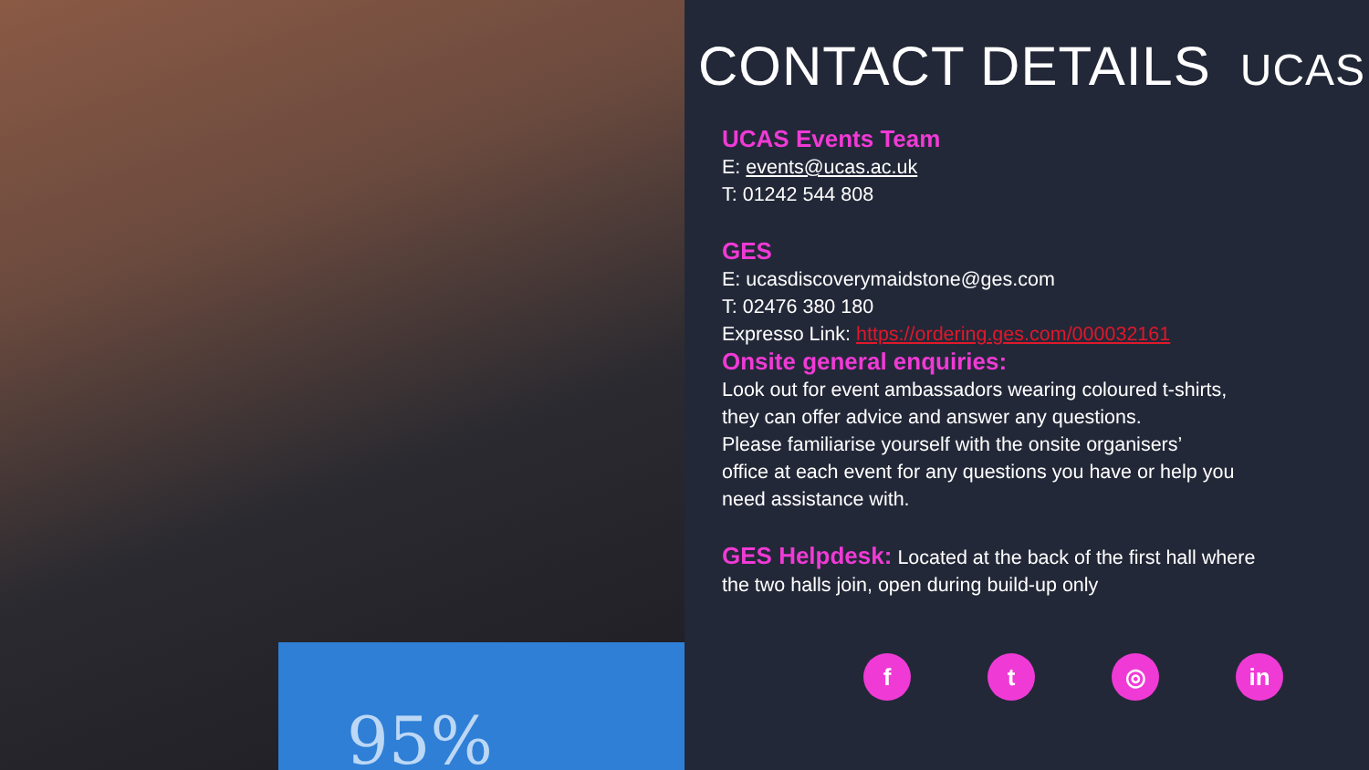95%
CONTACT DETAILS UCAS
UCAS Events Team
E: events@ucas.ac.uk
T: 01242 544 808
GES
E: ucasdiscoverymaidstone@ges.com
T: 02476 380 180
Expresso Link: https://ordering.ges.com/000032161
Onsite general enquiries:
Look out for event ambassadors wearing coloured t-shirts,
they can offer advice and answer any questions.
Please familiarise yourself with the onsite organisers’
office at each event for any questions you have or help you
need assistance with.
GES Helpdesk: Located at the back of the first hall where
the two halls join, open during build-up only
f t ◎ in